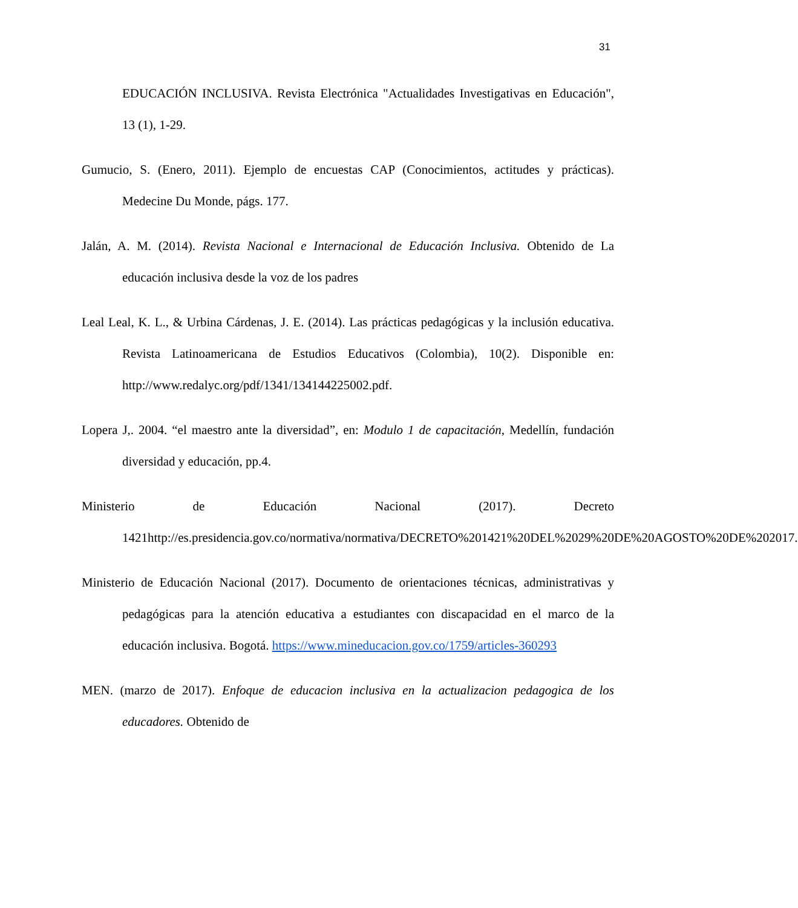31
EDUCACIÓN INCLUSIVA. Revista Electrónica "Actualidades Investigativas en Educación", 13 (1), 1-29.
Gumucio, S. (Enero, 2011). Ejemplo de encuestas CAP (Conocimientos, actitudes y prácticas). Medecine Du Monde, págs. 177.
Jalán, A. M. (2014). Revista Nacional e Internacional de Educación Inclusiva. Obtenido de La educación inclusiva desde la voz de los padres
Leal Leal, K. L., & Urbina Cárdenas, J. E. (2014). Las prácticas pedagógicas y la inclusión educativa. Revista Latinoamericana de Estudios Educativos (Colombia), 10(2). Disponible en: http://www.redalyc.org/pdf/1341/134144225002.pdf.
Lopera J,. 2004. “el maestro ante la diversidad”, en: Modulo 1 de capacitación, Medellín, fundación diversidad y educación, pp.4.
Ministerio de Educación Nacional (2017). Decreto 1421http://es.presidencia.gov.co/normativa/normativa/DECRETO%201421%20DEL%2029%20DE%20AGOSTO%20DE%202017.
Ministerio de Educación Nacional (2017). Documento de orientaciones técnicas, administrativas y pedagógicas para la atención educativa a estudiantes con discapacidad en el marco de la educación inclusiva. Bogotá. https://www.mineducacion.gov.co/1759/articles-360293
MEN. (marzo de 2017). Enfoque de educacion inclusiva en la actualizacion pedagogica de los educadores. Obtenido de